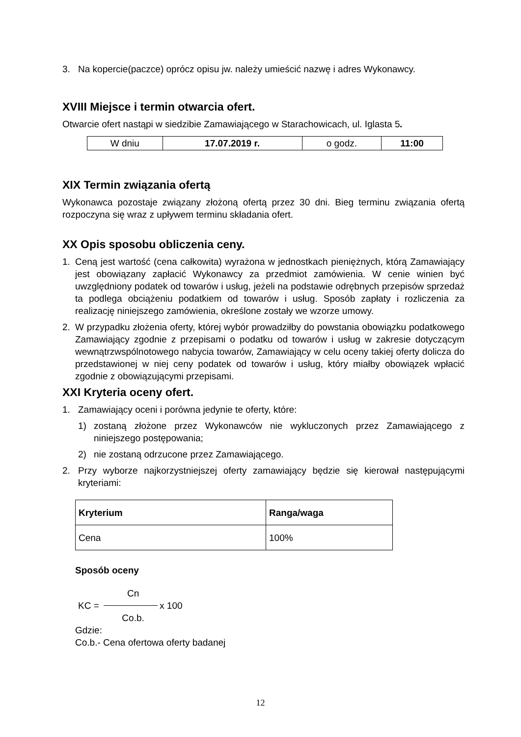3. Na kopercie(paczce) oprócz opisu jw. należy umieścić nazwę i adres Wykonawcy.
XVIII Miejsce i termin otwarcia ofert.
Otwarcie ofert nastąpi w siedzibie Zamawiającego w Starachowicach, ul. Iglasta 5.
| W dniu | 17.07.2019 r. | o godz. | 11:00 |
XIX Termin związania ofertą
Wykonawca pozostaje związany złożoną ofertą przez 30 dni. Bieg terminu związania ofertą rozpoczyna się wraz z upływem terminu składania ofert.
XX Opis sposobu obliczenia ceny.
1. Ceną jest wartość (cena całkowita) wyrażona w jednostkach pieniężnych, którą Zamawiający jest obowiązany zapłacić Wykonawcy za przedmiot zamówienia. W cenie winien być uwzględniony podatek od towarów i usług, jeżeli na podstawie odrębnych przepisów sprzedaż ta podlega obciążeniu podatkiem od towarów i usług. Sposób zapłaty i rozliczenia za realizację niniejszego zamówienia, określone zostały we wzorze umowy.
2. W przypadku złożenia oferty, której wybór prowadziłby do powstania obowiązku podatkowego Zamawiający zgodnie z przepisami o podatku od towarów i usług w zakresie dotyczącym wewnątrzwspólnotowego nabycia towarów, Zamawiający w celu oceny takiej oferty dolicza do przedstawionej w niej ceny podatek od towarów i usług, który miałby obowiązek wpłacić zgodnie z obowiązującymi przepisami.
XXI Kryteria oceny ofert.
1. Zamawiający oceni i porówna jedynie te oferty, które:
1) zostaną złożone przez Wykonawców nie wykluczonych przez Zamawiającego z niniejszego postępowania;
2) nie zostaną odrzucone przez Zamawiającego.
2. Przy wyborze najkorzystniejszej oferty zamawiający będzie się kierował następującymi kryteriami:
| Kryterium | Ranga/waga |
| --- | --- |
| Cena | 100% |
Sposób oceny
KC = Cn Co.b. x 100
Gdzie:
Co.b.- Cena ofertowa oferty badanej
12